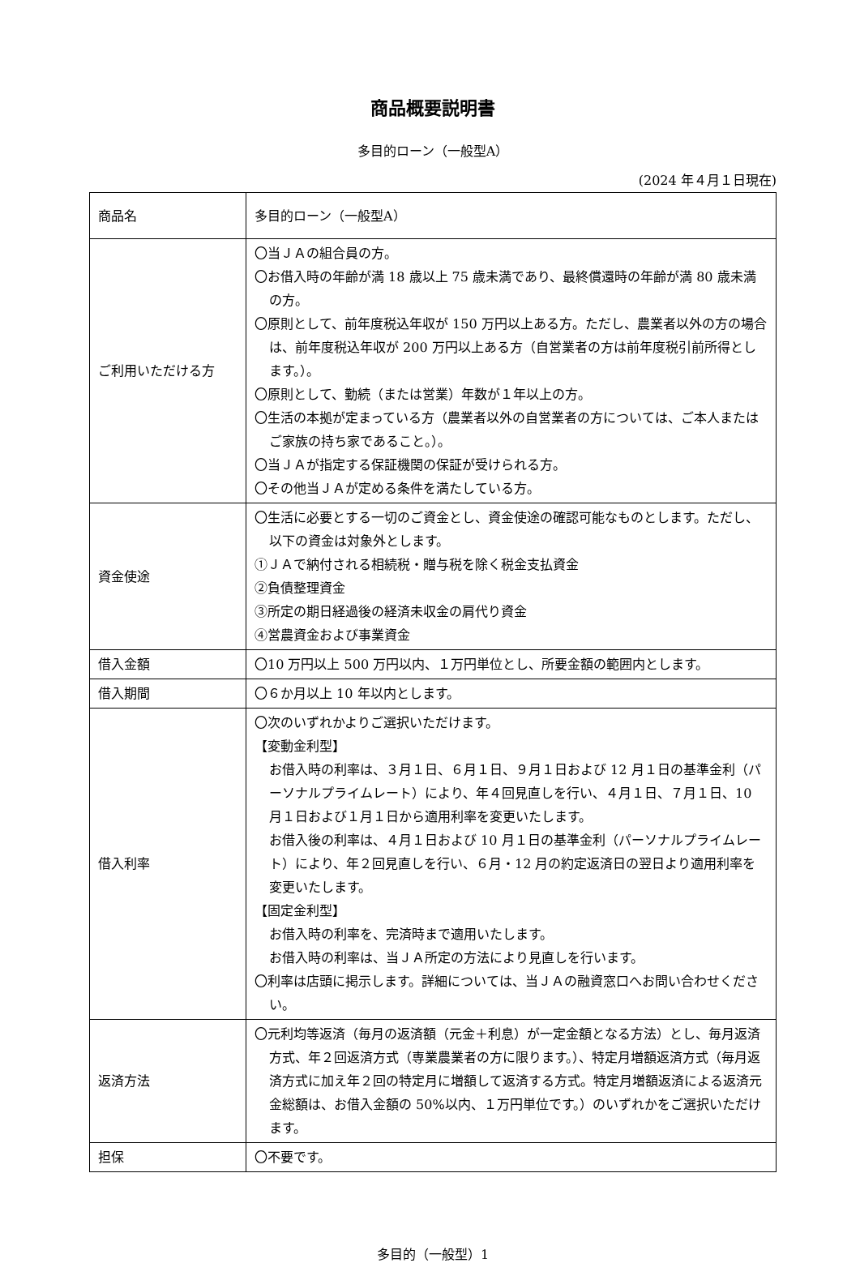商品概要説明書
多目的ローン（一般型A）
(2024 年４月１日現在)
| 商品名 | 多目的ローン（一般型A） |
| ご利用いただける方 | 〇当ＪＡの組合員の方。 〇お借入時の年齢が満 18 歳以上 75 歳未満であり、最終償還時の年齢が満 80 歳未満の方。 〇原則として、前年度税込年収が 150 万円以上ある方。ただし、農業者以外の方の場合は、前年度税込年収が 200 万円以上ある方（自営業者の方は前年度税引前所得とします。）。 〇原則として、勤続（または営業）年数が１年以上の方。 〇生活の本拠が定まっている方（農業者以外の自営業者の方については、ご本人またはご家族の持ち家であること。）。 〇当ＪＡが指定する保証機関の保証が受けられる方。 〇その他当ＪＡが定める条件を満たしている方。 |
| 資金使途 | 〇生活に必要とする一切のご資金とし、資金使途の確認可能なものとします。ただし、以下の資金は対象外とします。 ①ＪＡで納付される相続税・贈与税を除く税金支払資金 ②負債整理資金 ③所定の期日経過後の経済未収金の肩代り資金 ④営農資金および事業資金 |
| 借入金額 | 〇10 万円以上 500 万円以内、１万円単位とし、所要金額の範囲内とします。 |
| 借入期間 | 〇６か月以上 10 年以内とします。 |
| 借入利率 | 〇次のいずれかよりご選択いただけます。 【変動金利型】 お借入時の利率は、３月１日、６月１日、９月１日および 12 月１日の基準金利（パーソナルプライムレート）により、年４回見直しを行い、４月１日、７月１日、10 月１日および１月１日から適用利率を変更いたします。 お借入後の利率は、４月１日および 10 月１日の基準金利（パーソナルプライムレート）により、年２回見直しを行い、６月・12 月の約定返済日の翌日より適用利率を変更いたします。 【固定金利型】 お借入時の利率を、完済時まで適用いたします。 お借入時の利率は、当ＪＡ所定の方法により見直しを行います。 〇利率は店頭に掲示します。詳細については、当ＪＡの融資窓口へお問い合わせください。 |
| 返済方法 | 〇元利均等返済（毎月の返済額（元金＋利息）が一定金額となる方法）とし、毎月返済方式、年２回返済方式（専業農業者の方に限ります。）、特定月増額返済方式（毎月返済方式に加え年２回の特定月に増額して返済する方式。特定月増額返済による返済元金総額は、お借入金額の 50%以内、１万円単位です。）のいずれかをご選択いただけます。 |
| 担保 | 〇不要です。 |
多目的（一般型）1